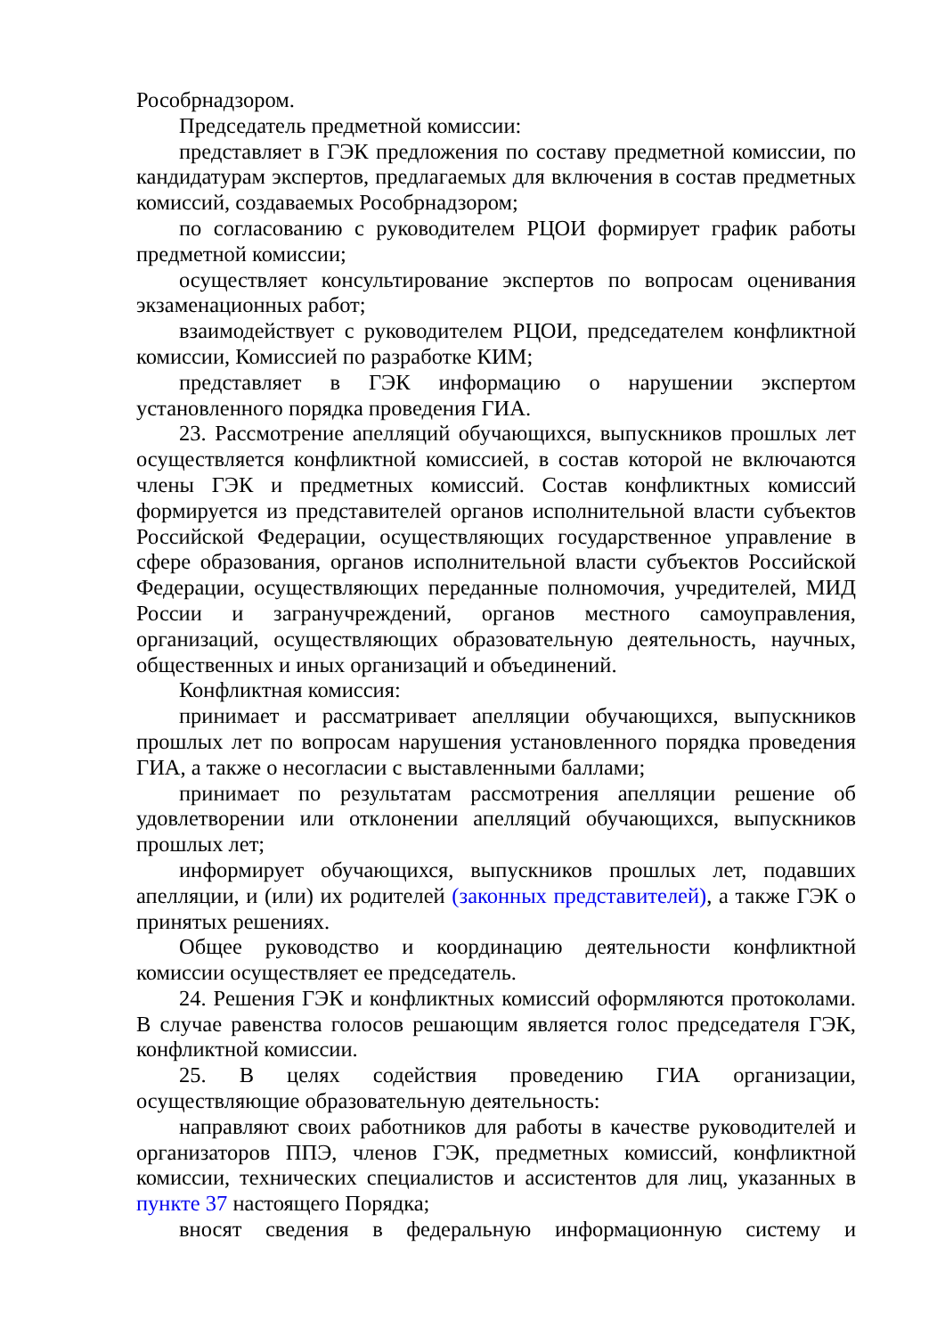Рособрнадзором.
Председатель предметной комиссии:
представляет в ГЭК предложения по составу предметной комиссии, по кандидатурам экспертов, предлагаемых для включения в состав предметных комиссий, создаваемых Рособрнадзором;
по согласованию с руководителем РЦОИ формирует график работы предметной комиссии;
осуществляет консультирование экспертов по вопросам оценивания экзаменационных работ;
взаимодействует с руководителем РЦОИ, председателем конфликтной комиссии, Комиссией по разработке КИМ;
представляет в ГЭК информацию о нарушении экспертом установленного порядка проведения ГИА.
23. Рассмотрение апелляций обучающихся, выпускников прошлых лет осуществляется конфликтной комиссией, в состав которой не включаются члены ГЭК и предметных комиссий. Состав конфликтных комиссий формируется из представителей органов исполнительной власти субъектов Российской Федерации, осуществляющих государственное управление в сфере образования, органов исполнительной власти субъектов Российской Федерации, осуществляющих переданные полномочия, учредителей, МИД России и загранучреждений, органов местного самоуправления, организаций, осуществляющих образовательную деятельность, научных, общественных и иных организаций и объединений.
Конфликтная комиссия:
принимает и рассматривает апелляции обучающихся, выпускников прошлых лет по вопросам нарушения установленного порядка проведения ГИА, а также о несогласии с выставленными баллами;
принимает по результатам рассмотрения апелляции решение об удовлетворении или отклонении апелляций обучающихся, выпускников прошлых лет;
информирует обучающихся, выпускников прошлых лет, подавших апелляции, и (или) их родителей (законных представителей), а также ГЭК о принятых решениях.
Общее руководство и координацию деятельности конфликтной комиссии осуществляет ее председатель.
24. Решения ГЭК и конфликтных комиссий оформляются протоколами. В случае равенства голосов решающим является голос председателя ГЭК, конфликтной комиссии.
25. В целях содействия проведению ГИА организации, осуществляющие образовательную деятельность:
направляют своих работников для работы в качестве руководителей и организаторов ППЭ, членов ГЭК, предметных комиссий, конфликтной комиссии, технических специалистов и ассистентов для лиц, указанных в пункте 37 настоящего Порядка;
вносят сведения в федеральную информационную систему и